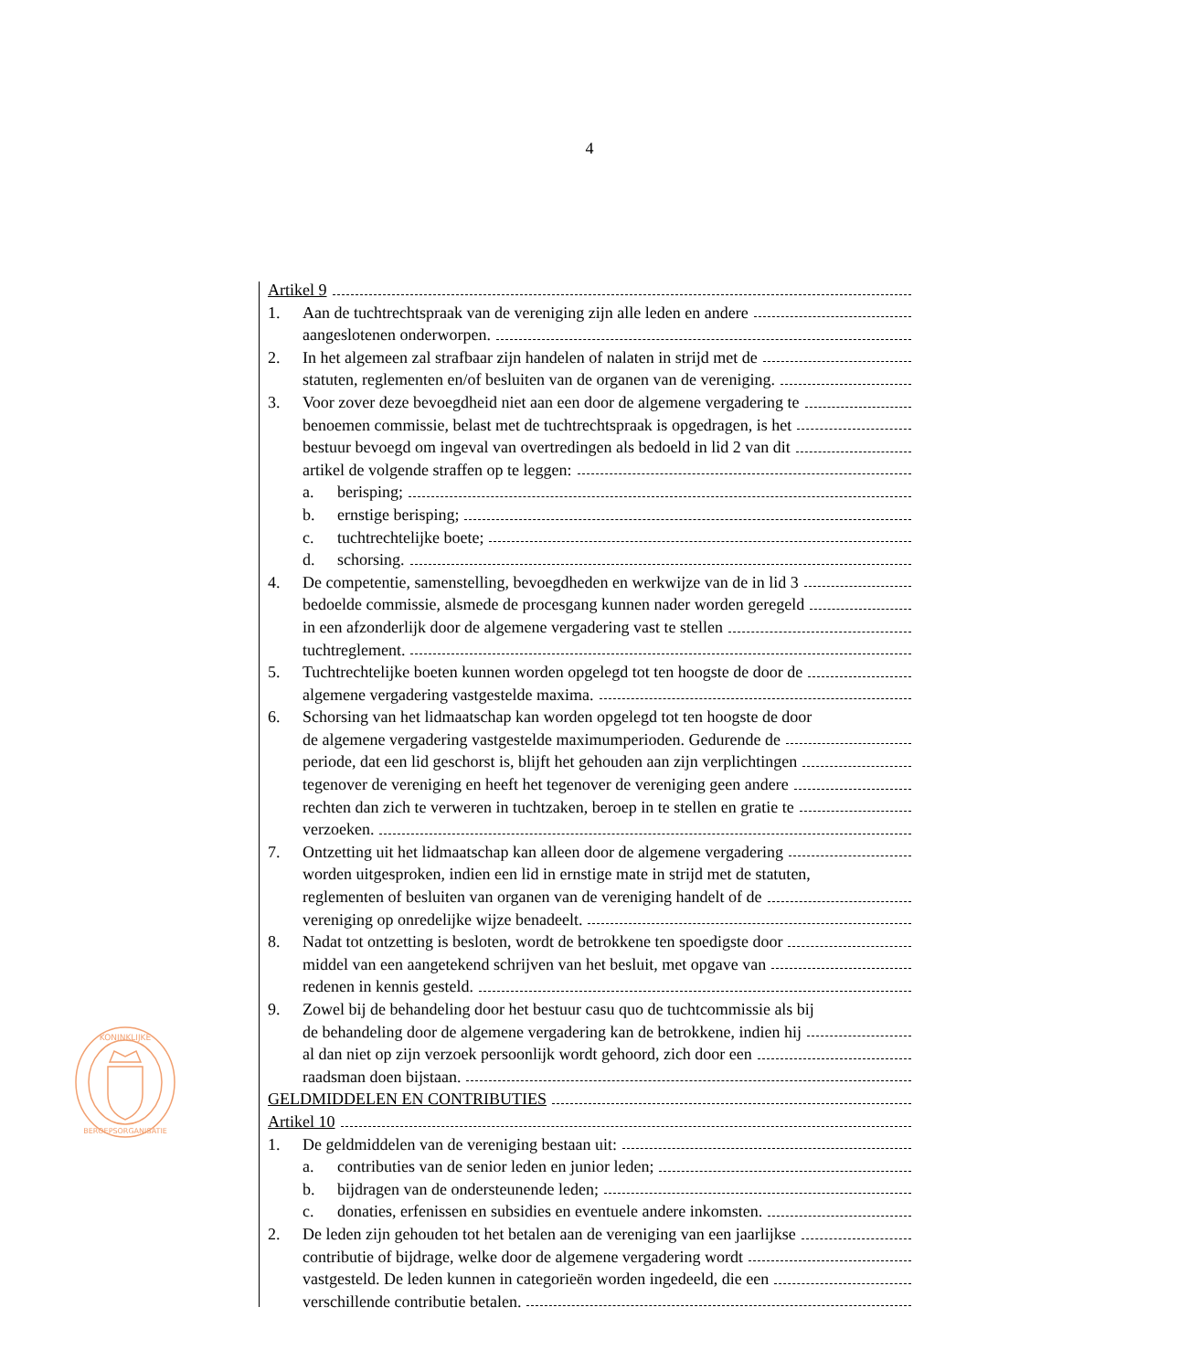4
KONINKLIJKE
BEROEPSORGANISATIE
Artikel 9
1. Aan de tuchtrechtspraak van de vereniging zijn alle leden en andere
aangeslotenen onderworpen.
2. In het algemeen zal strafbaar zijn handelen of nalaten in strijd met de
statuten, reglementen en/of besluiten van de organen van de vereniging.
3. Voor zover deze bevoegdheid niet aan een door de algemene vergadering te
benoemen commissie, belast met de tuchtrechtspraak is opgedragen, is het
bestuur bevoegd om ingeval van overtredingen als bedoeld in lid 2 van dit
artikel de volgende straffen op te leggen:
a. berisping;
b. ernstige berisping;
c. tuchtrechtelijke boete;
d. schorsing.
4. De competentie, samenstelling, bevoegdheden en werkwijze van de in lid 3
bedoelde commissie, alsmede de procesgang kunnen nader worden geregeld
in een afzonderlijk door de algemene vergadering vast te stellen
tuchtreglement.
5. Tuchtrechtelijke boeten kunnen worden opgelegd tot ten hoogste de door de
algemene vergadering vastgestelde maxima.
6. Schorsing van het lidmaatschap kan worden opgelegd tot ten hoogste de door
de algemene vergadering vastgestelde maximumperioden. Gedurende de
periode, dat een lid geschorst is, blijft het gehouden aan zijn verplichtingen
tegenover de vereniging en heeft het tegenover de vereniging geen andere
rechten dan zich te verweren in tuchtzaken, beroep in te stellen en gratie te
verzoeken.
7. Ontzetting uit het lidmaatschap kan alleen door de algemene vergadering
worden uitgesproken, indien een lid in ernstige mate in strijd met de statuten,
reglementen of besluiten van organen van de vereniging handelt of de
vereniging op onredelijke wijze benadeelt.
8. Nadat tot ontzetting is besloten, wordt de betrokkene ten spoedigste door
middel van een aangetekend schrijven van het besluit, met opgave van
redenen in kennis gesteld.
9. Zowel bij de behandeling door het bestuur casu quo de tuchtcommissie als bij
de behandeling door de algemene vergadering kan de betrokkene, indien hij
al dan niet op zijn verzoek persoonlijk wordt gehoord, zich door een
raadsman doen bijstaan.
GELDMIDDELEN EN CONTRIBUTIES
Artikel 10
1. De geldmiddelen van de vereniging bestaan uit:
a. contributies van de senior leden en junior leden;
b. bijdragen van de ondersteunende leden;
c. donaties, erfenissen en subsidies en eventuele andere inkomsten.
2. De leden zijn gehouden tot het betalen aan de vereniging van een jaarlijkse
contributie of bijdrage, welke door de algemene vergadering wordt
vastgesteld. De leden kunnen in categorieën worden ingedeeld, die een
verschillende contributie betalen.